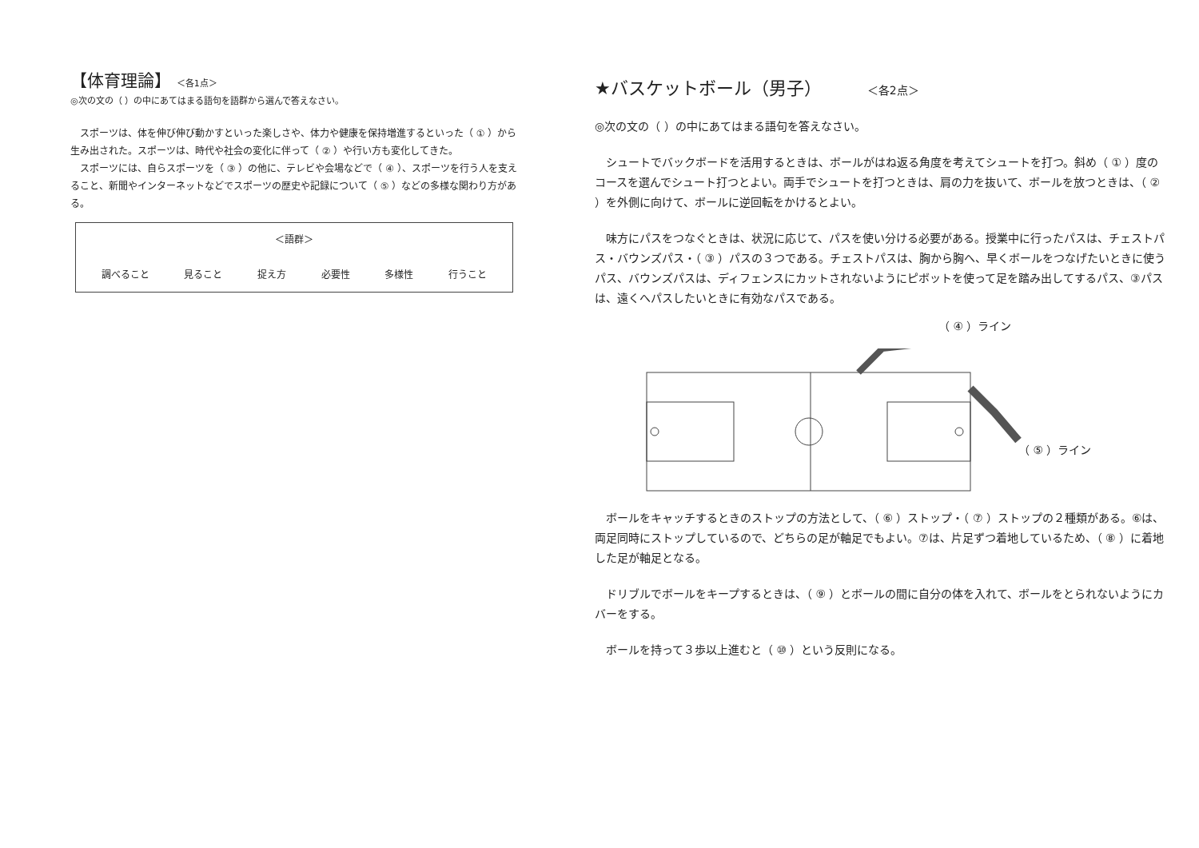【体育理論】 ＜各1点＞
◎次の文の（ ）の中にあてはまる語句を語群から選んで答えなさい。
　スポーツは、体を伸び伸び動かすといった楽しさや、体力や健康を保持増進するといった（ ① ）から生み出された。スポーツは、時代や社会の変化に伴って（ ② ）や行い方も変化してきた。
　スポーツには、自らスポーツを（ ③ ）の他に、テレビや会場などで（ ④ ）、スポーツを行う人を支えること、新聞やインターネットなどでスポーツの歴史や記録について（ ⑤ ）などの多様な関わり方がある。
＜語群＞
調べること 見ること 捉え方 必要性 多様性 行うこと
★バスケットボール（男子） ＜各2点＞
◎次の文の（ ）の中にあてはまる語句を答えなさい。
　シュートでバックボードを活用するときは、ボールがはね返る角度を考えてシュートを打つ。斜め（ ① ）度のコースを選んでシュート打つとよい。両手でシュートを打つときは、肩の力を抜いて、ボールを放つときは、（ ② ）を外側に向けて、ボールに逆回転をかけるとよい。
　味方にパスをつなぐときは、状況に応じて、パスを使い分ける必要がある。授業中に行ったパスは、チェストパス・バウンズパス・（ ③ ）パスの３つである。チェストパスは、胸から胸へ、早くボールをつなげたいときに使うパス、バウンズパスは、ディフェンスにカットされないようにピボットを使って足を踏み出してするパス、③パスは、遠くへパスしたいときに有効なパスである。
（ ④ ）ライン
（ ⑤ ）ライン
　ボールをキャッチするときのストップの方法として、（ ⑥ ）ストップ・（ ⑦ ）ストップの２種類がある。⑥は、両足同時にストップしているので、どちらの足が軸足でもよい。⑦は、片足ずつ着地しているため、（ ⑧ ）に着地した足が軸足となる。
　ドリブルでボールをキープするときは、（ ⑨ ）とボールの間に自分の体を入れて、ボールをとられないようにカバーをする。
　ボールを持って３歩以上進むと（ ⑩ ）という反則になる。